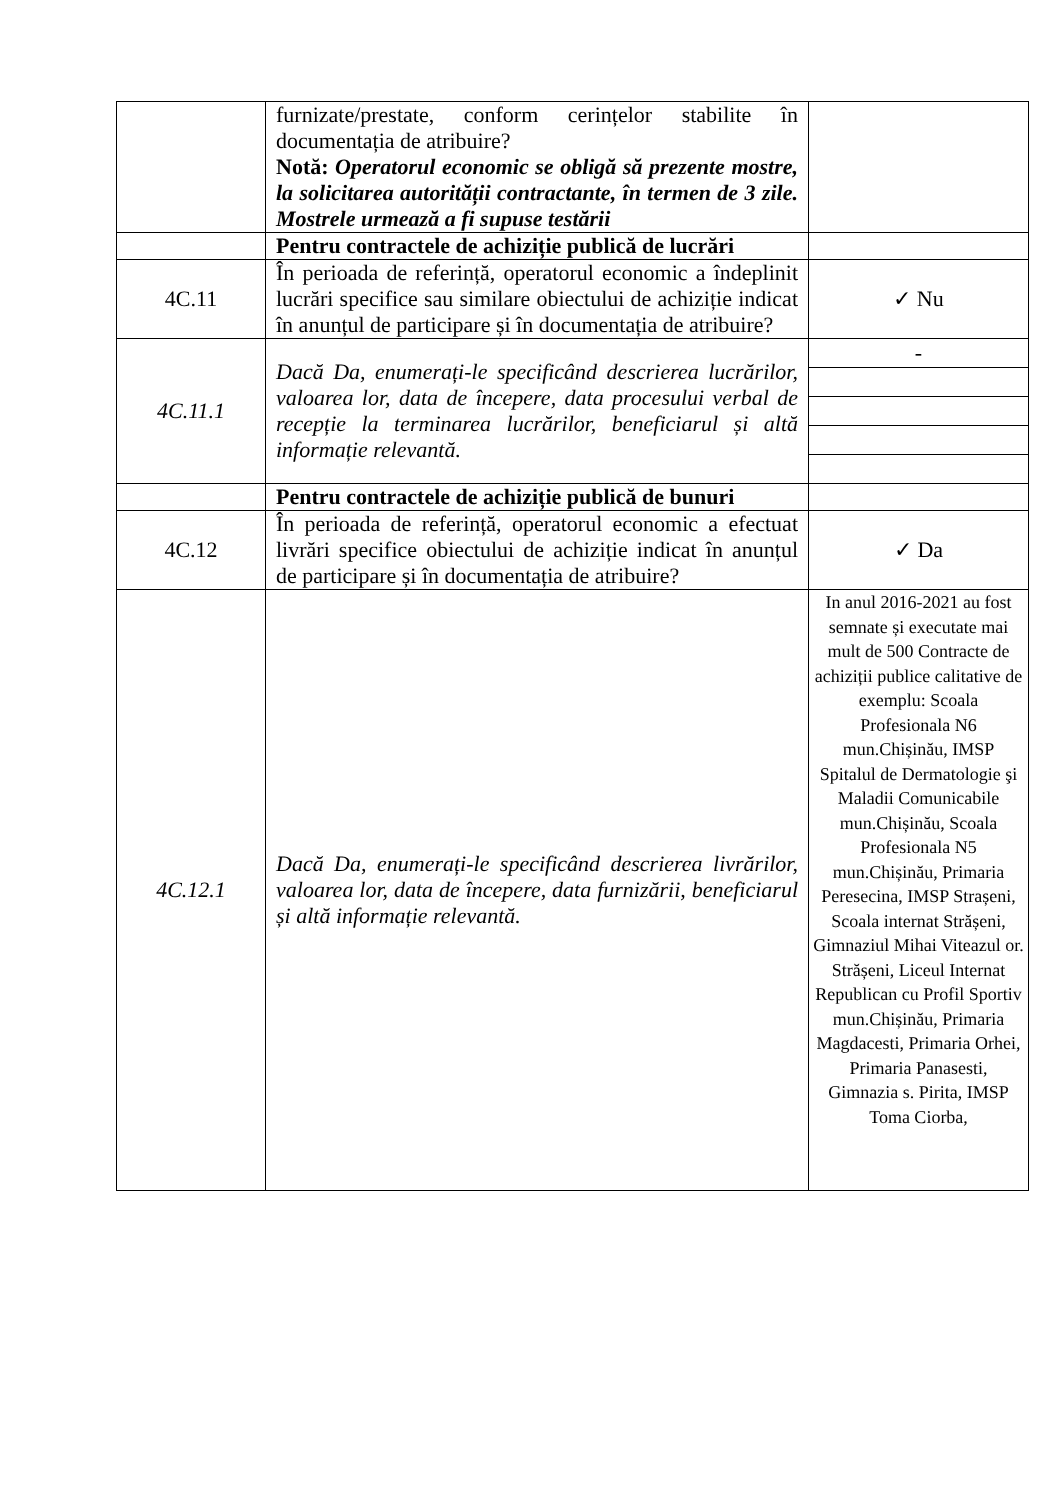| | furnizate/prestate, conform cerințelor stabilite în documentația de atribuire? Notă: Operatorul economic se obligă să prezente mostre, la solicitarea autorității contractante, în termen de 3 zile. Mostrele urmează a fi supuse testării | |
| | Pentru contractele de achiziție publică de lucrări | |
| 4C.11 | În perioada de referință, operatorul economic a îndeplinit lucrări specifice sau similare obiectului de achiziție indicat în anunțul de participare și în documentația de atribuire? | ✓ Nu |
| 4C.11.1 | Dacă Da, enumerați-le specificând descrierea lucrărilor, valoarea lor, data de începere, data procesului verbal de recepție la terminarea lucrărilor, beneficiarul și altă informație relevantă. | - |
| | Pentru contractele de achiziție publică de bunuri | |
| 4C.12 | În perioada de referință, operatorul economic a efectuat livrări specifice obiectului de achiziție indicat în anunțul de participare și în documentația de atribuire? | ✓ Da |
| 4C.12.1 | Dacă Da, enumerați-le specificând descrierea livrărilor, valoarea lor, data de începere, data furnizării, beneficiarul și altă informație relevantă. | In anul 2016-2021 au fost semnate și executate mai mult de 500 Contracte de achiziții publice calitative de exemplu: Scoala Profesionala N6 mun.Chișinău, IMSP Spitalul de Dermatologie şi Maladii Comunicabile mun.Chișinău, Scoala Profesionala N5 mun.Chișinău, Primaria Peresecina, IMSP Strașeni, Scoala internat Strășeni, Gimnaziul Mihai Viteazul or. Strășeni, Liceul Internat Republican cu Profil Sportiv mun.Chișinău, Primaria Magdacesti, Primaria Orhei, Primaria Panasesti, Gimnazia s. Pirita, IMSP Toma Ciorba, |